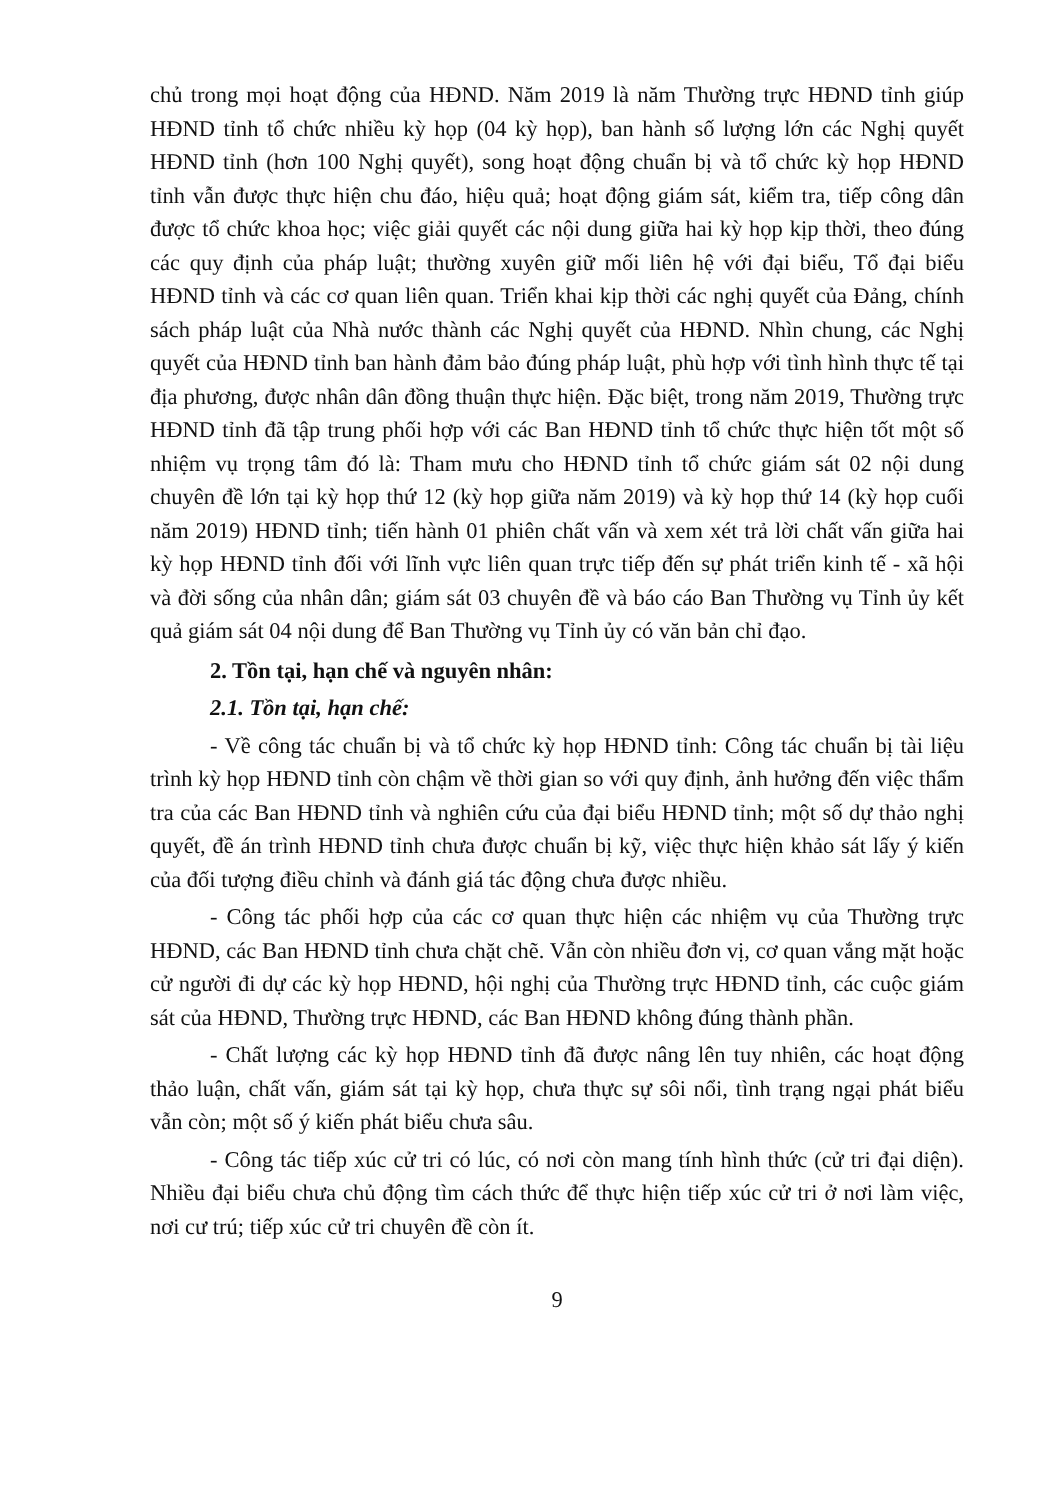chủ trong mọi hoạt động của HĐND. Năm 2019 là năm Thường trực HĐND tỉnh giúp HĐND tỉnh tổ chức nhiều kỳ họp (04 kỳ họp), ban hành số lượng lớn các Nghị quyết HĐND tỉnh (hơn 100 Nghị quyết), song hoạt động chuẩn bị và tổ chức kỳ họp HĐND tỉnh vẫn được thực hiện chu đáo, hiệu quả; hoạt động giám sát, kiểm tra, tiếp công dân được tổ chức khoa học; việc giải quyết các nội dung giữa hai kỳ họp kịp thời, theo đúng các quy định của pháp luật; thường xuyên giữ mối liên hệ với đại biểu, Tổ đại biểu HĐND tỉnh và các cơ quan liên quan. Triển khai kịp thời các nghị quyết của Đảng, chính sách pháp luật của Nhà nước thành các Nghị quyết của HĐND. Nhìn chung, các Nghị quyết của HĐND tỉnh ban hành đảm bảo đúng pháp luật, phù hợp với tình hình thực tế tại địa phương, được nhân dân đồng thuận thực hiện. Đặc biệt, trong năm 2019, Thường trực HĐND tỉnh đã tập trung phối hợp với các Ban HĐND tỉnh tổ chức thực hiện tốt một số nhiệm vụ trọng tâm đó là: Tham mưu cho HĐND tỉnh tổ chức giám sát 02 nội dung chuyên đề lớn tại kỳ họp thứ 12 (kỳ họp giữa năm 2019) và kỳ họp thứ 14 (kỳ họp cuối năm 2019) HĐND tỉnh; tiến hành 01 phiên chất vấn và xem xét trả lời chất vấn giữa hai kỳ họp HĐND tỉnh đối với lĩnh vực liên quan trực tiếp đến sự phát triển kinh tế - xã hội và đời sống của nhân dân; giám sát 03 chuyên đề và báo cáo Ban Thường vụ Tỉnh ủy kết quả giám sát 04 nội dung để Ban Thường vụ Tỉnh ủy có văn bản chỉ đạo.
2. Tồn tại, hạn chế và nguyên nhân:
2.1. Tồn tại, hạn chế:
- Về công tác chuẩn bị và tổ chức kỳ họp HĐND tỉnh: Công tác chuẩn bị tài liệu trình kỳ họp HĐND tỉnh còn chậm về thời gian so với quy định, ảnh hưởng đến việc thẩm tra của các Ban HĐND tỉnh và nghiên cứu của đại biểu HĐND tỉnh; một số dự thảo nghị quyết, đề án trình HĐND tỉnh chưa được chuẩn bị kỹ, việc thực hiện khảo sát lấy ý kiến của đối tượng điều chỉnh và đánh giá tác động chưa được nhiều.
- Công tác phối hợp của các cơ quan thực hiện các nhiệm vụ của Thường trực HĐND, các Ban HĐND tỉnh chưa chặt chẽ. Vẫn còn nhiều đơn vị, cơ quan vắng mặt hoặc cử người đi dự các kỳ họp HĐND, hội nghị của Thường trực HĐND tỉnh, các cuộc giám sát của HĐND, Thường trực HĐND, các Ban HĐND không đúng thành phần.
- Chất lượng các kỳ họp HĐND tỉnh đã được nâng lên tuy nhiên, các hoạt động thảo luận, chất vấn, giám sát tại kỳ họp, chưa thực sự sôi nổi, tình trạng ngại phát biểu vẫn còn; một số ý kiến phát biểu chưa sâu.
- Công tác tiếp xúc cử tri có lúc, có nơi còn mang tính hình thức (cử tri đại diện). Nhiều đại biểu chưa chủ động tìm cách thức để thực hiện tiếp xúc cử tri ở nơi làm việc, nơi cư trú; tiếp xúc cử tri chuyên đề còn ít.
9